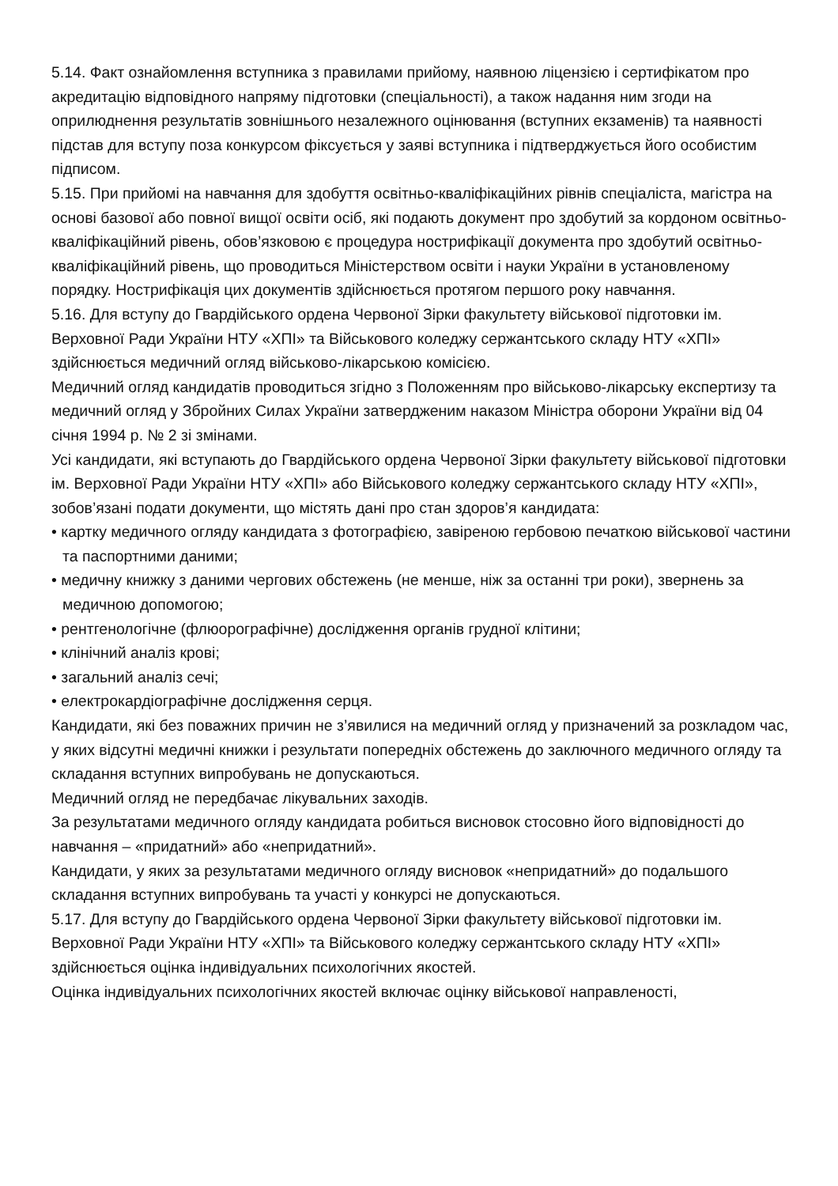5.14. Факт ознайомлення вступника з правилами прийому, наявною ліцензією і сертифікатом про акредитацію відповідного напряму підготовки (спеціальності), а також надання ним згоди на оприлюднення результатів зовнішнього незалежного оцінювання (вступних екзаменів) та наявності підстав для вступу поза конкурсом фіксується у заяві вступника і підтверджується його особистим підписом.
5.15. При прийомі на навчання для здобуття освітньо-кваліфікаційних рівнів спеціаліста, магістра на основі базової або повної вищої освіти осіб, які подають документ про здобутий за кордоном освітньо-кваліфікаційний рівень, обов’язковою є процедура нострифікації документа про здобутий освітньо-кваліфікаційний рівень, що проводиться Міністерством освіти і науки України в установленому порядку. Нострифікація цих документів здійснюється протягом першого року навчання.
5.16. Для вступу до Гвардійського ордена Червоної Зірки факультету військової підготовки ім. Верховної Ради України НТУ «ХПІ» та Військового коледжу сержантського складу НТУ «ХПІ» здійснюється медичний огляд військово-лікарською комісією.
Медичний огляд кандидатів проводиться згідно з Положенням про військово-лікарську експертизу та медичний огляд у Збройних Силах України затвердженим наказом Міністра оборони України від 04 січня 1994 р. № 2 зі змінами.
Усі кандидати, які вступають до Гвардійського ордена Червоної Зірки факультету військової підготовки ім. Верховної Ради України НТУ «ХПІ» або Військового коледжу сержантського складу НТУ «ХПІ», зобов’язані подати документи, що містять дані про стан здоров’я кандидата:
• картку медичного огляду кандидата з фотографією, завіреною гербовою печаткою військової частини та паспортними даними;
• медичну книжку з даними чергових обстежень (не менше, ніж за останні три роки), звернень за медичною допомогою;
• рентгенологічне (флюорографічне) дослідження органів грудної клітини;
• клінічний аналіз крові;
• загальний аналіз сечі;
• електрокардіографічне дослідження серця.
Кандидати, які без поважних причин не з’явилися на медичний огляд у призначений за розкладом час, у яких відсутні медичні книжки і результати попередніх обстежень до заключного медичного огляду та складання вступних випробувань не допускаються.
Медичний огляд не передбачає лікувальних заходів.
За результатами медичного огляду кандидата робиться висновок стосовно його відповідності до навчання – «придатний» або «непридатний».
Кандидати, у яких за результатами медичного огляду висновок «непридатний» до подальшого складання вступних випробувань та участі у конкурсі не допускаються.
5.17. Для вступу до Гвардійського ордена Червоної Зірки факультету військової підготовки ім. Верховної Ради України НТУ «ХПІ» та Військового коледжу сержантського складу НТУ «ХПІ» здійснюється оцінка індивідуальних психологічних якостей.
Оцінка індивідуальних психологічних якостей включає оцінку військової направленості,